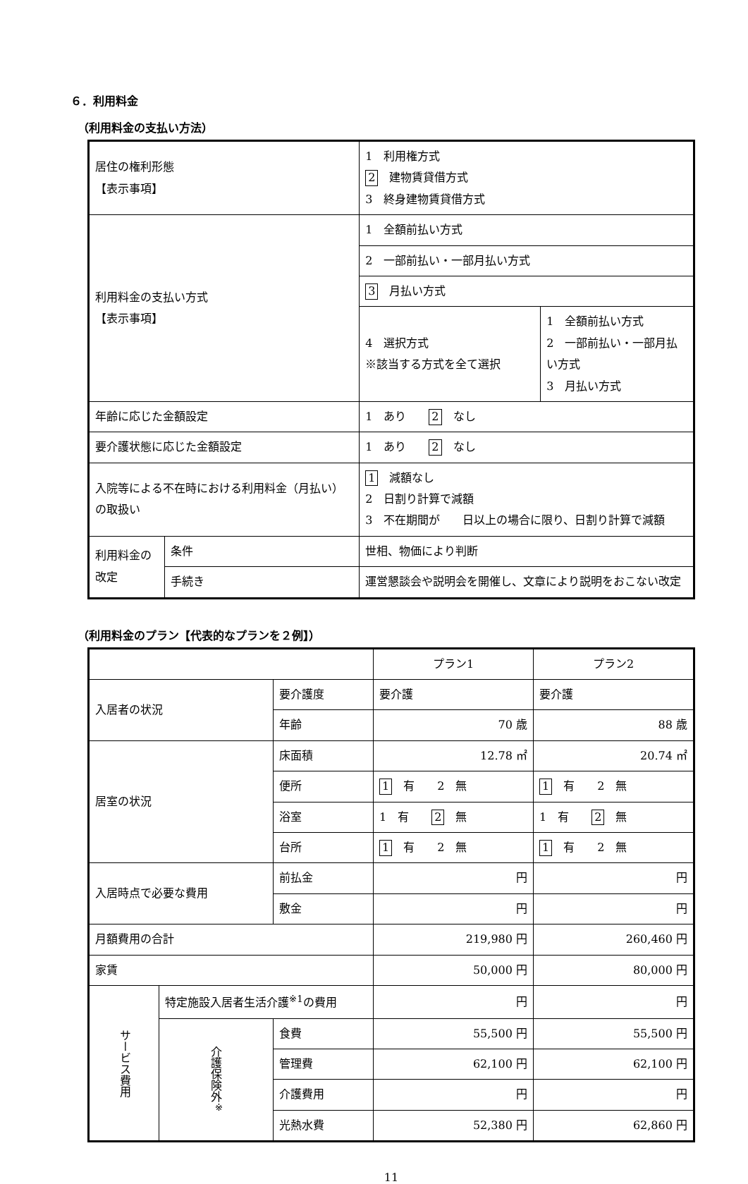６．利用料金
（利用料金の支払い方法）
| 居住の権利形態 【表示事項】 | | 1 利用権方式 2 建物賃貸借方式 3 終身建物賃貸借方式 | |
| 利用料金の支払い方式 【表示事項】 | | 1 全額前払い方式 | |
| | | 2 一部前払い・一部月払い方式 | |
| | | 3 月払い方式 | |
| | | 4 選択方式 ※該当する方式を全て選択 | 1 全額前払い方式 2 一部前払い・一部月払い方式 3 月払い方式 |
| 年齢に応じた金額設定 | | 1 あり 2 なし | |
| 要介護状態に応じた金額設定 | | 1 あり 2 なし | |
| 入院等による不在時における利用料金（月払い）の取扱い | | 1 減額なし 2 日割り計算で減額 3 不在期間が 日以上の場合に限り、日割り計算で減額 | |
| 利用料金の改定 | 条件 | 世相、物価により判断 | |
| | 手続き | 運営懇談会や説明会を開催し、文章により説明をおこない改定 | |
（利用料金のプラン【代表的なプランを２例】）
| | | | プラン1 | プラン2 |
| --- | --- | --- | --- | --- |
| 入居者の状況 | | 要介護度 | 要介護 | 要介護 |
| | | 年齢 | 70 歳 | 88 歳 |
| 居室の状況 | | 床面積 | 12.78 ㎡ | 20.74 ㎡ |
| | | 便所 | 1 有 2 無 | 1 有 2 無 |
| | | 浴室 | 1 有 2 無 | 1 有 2 無 |
| | | 台所 | 1 有 2 無 | 1 有 2 無 |
| 入居時点で必要な費用 | | 前払金 | 円 | 円 |
| | | 敷金 | 円 | 円 |
| 月額費用の合計 | | | 219,980 円 | 260,460 円 |
| 家賃 | | | 50,000 円 | 80,000 円 |
| サービス費用 | 特定施設入居者生活介護<sup>※1</sup>の費用 | | 円 | 円 |
| | 介護保険外<sup>※</sup> | 食費 | 55,500 円 | 55,500 円 |
| | | 管理費 | 62,100 円 | 62,100 円 |
| | | 介護費用 | 円 | 円 |
| | | 光熱水費 | 52,380 円 | 62,860 円 |
11